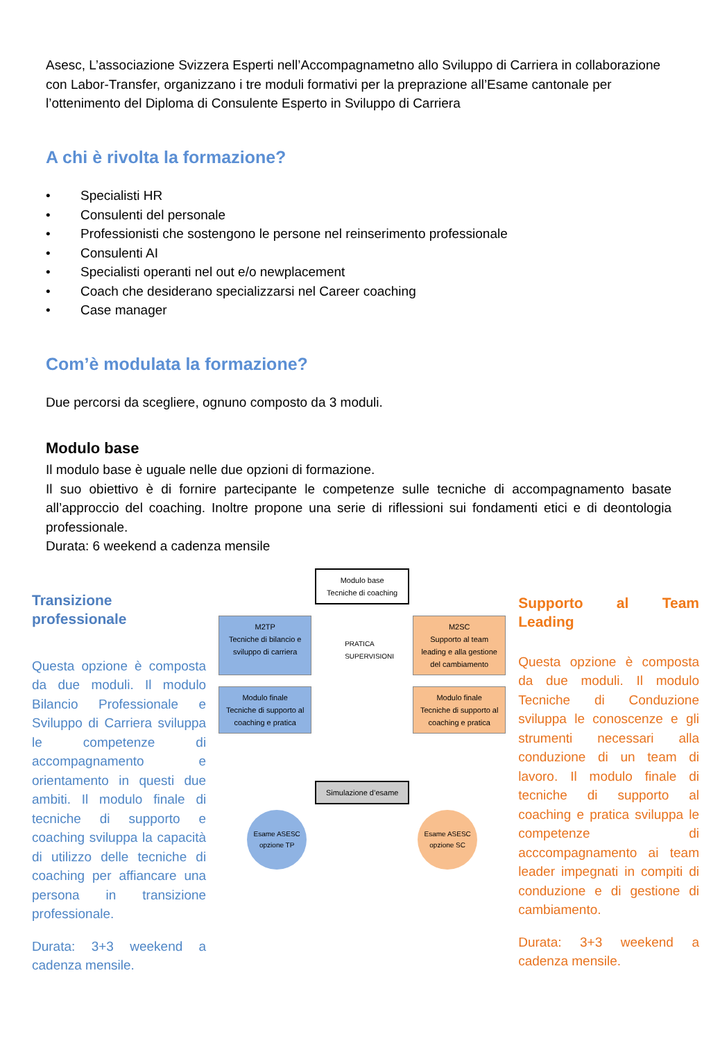Asesc, L’associazione Svizzera Esperti nell’Accompagnametno allo Sviluppo di Carriera in collaborazione con Labor-Transfer, organizzano i tre moduli formativi per la preprazione all’Esame cantonale per l’ottenimento del Diploma di Consulente Esperto in Sviluppo di Carriera
A chi è rivolta la formazione?
• Specialisti HR
• Consulenti del personale
• Professionisti che sostengono le persone nel reinserimento professionale
• Consulenti AI
• Specialisti operanti nel out e/o newplacement
• Coach che desiderano specializzarsi nel Career coaching
• Case manager
Com’è modulata la formazione?
Due percorsi da scegliere, ognuno composto da 3 moduli.
Modulo base
Il modulo base è uguale nelle due opzioni di formazione.
Il suo obiettivo è di fornire partecipante le competenze sulle tecniche di accompagnamento basate all’approccio del coaching. Inoltre propone una serie di riflessioni sui fondamenti etici e di deontologia professionale.
Durata: 6 weekend a cadenza mensile
Transizione professionale
Questa opzione è composta da due moduli. Il modulo Bilancio Professionale e Sviluppo di Carriera sviluppa le competenze di accompagnamento e orientamento in questi due ambiti. Il modulo finale di tecniche di supporto e coaching sviluppa la capacità di utilizzo delle tecniche di coaching per affiancare una persona in transizione professionale.
Durata: 3+3 weekend a cadenza mensile.
Modulo base
Tecniche di coaching
M2TP
Tecniche di bilancio e sviluppo di carriera
PRATICA SUPERVISIONI
M2SC
Supporto al team leading e alla gestione del cambiamento
Modulo finale
Tecniche di supporto al coaching e pratica
Modulo finale
Tecniche di supporto al coaching e pratica
Simulazione d’esame
Esame ASESC opzione TP
Esame ASESC opzione SC
Supporto al Team Leading
Questa opzione è composta da due moduli. Il modulo Tecniche di Conduzione sviluppa le conoscenze e gli strumenti necessari alla conduzione di un team di lavoro. Il modulo finale di tecniche di supporto al coaching e pratica sviluppa le competenze di acccompagnamento ai team leader impegnati in compiti di conduzione e di gestione di cambiamento.
Durata: 3+3 weekend a cadenza mensile.